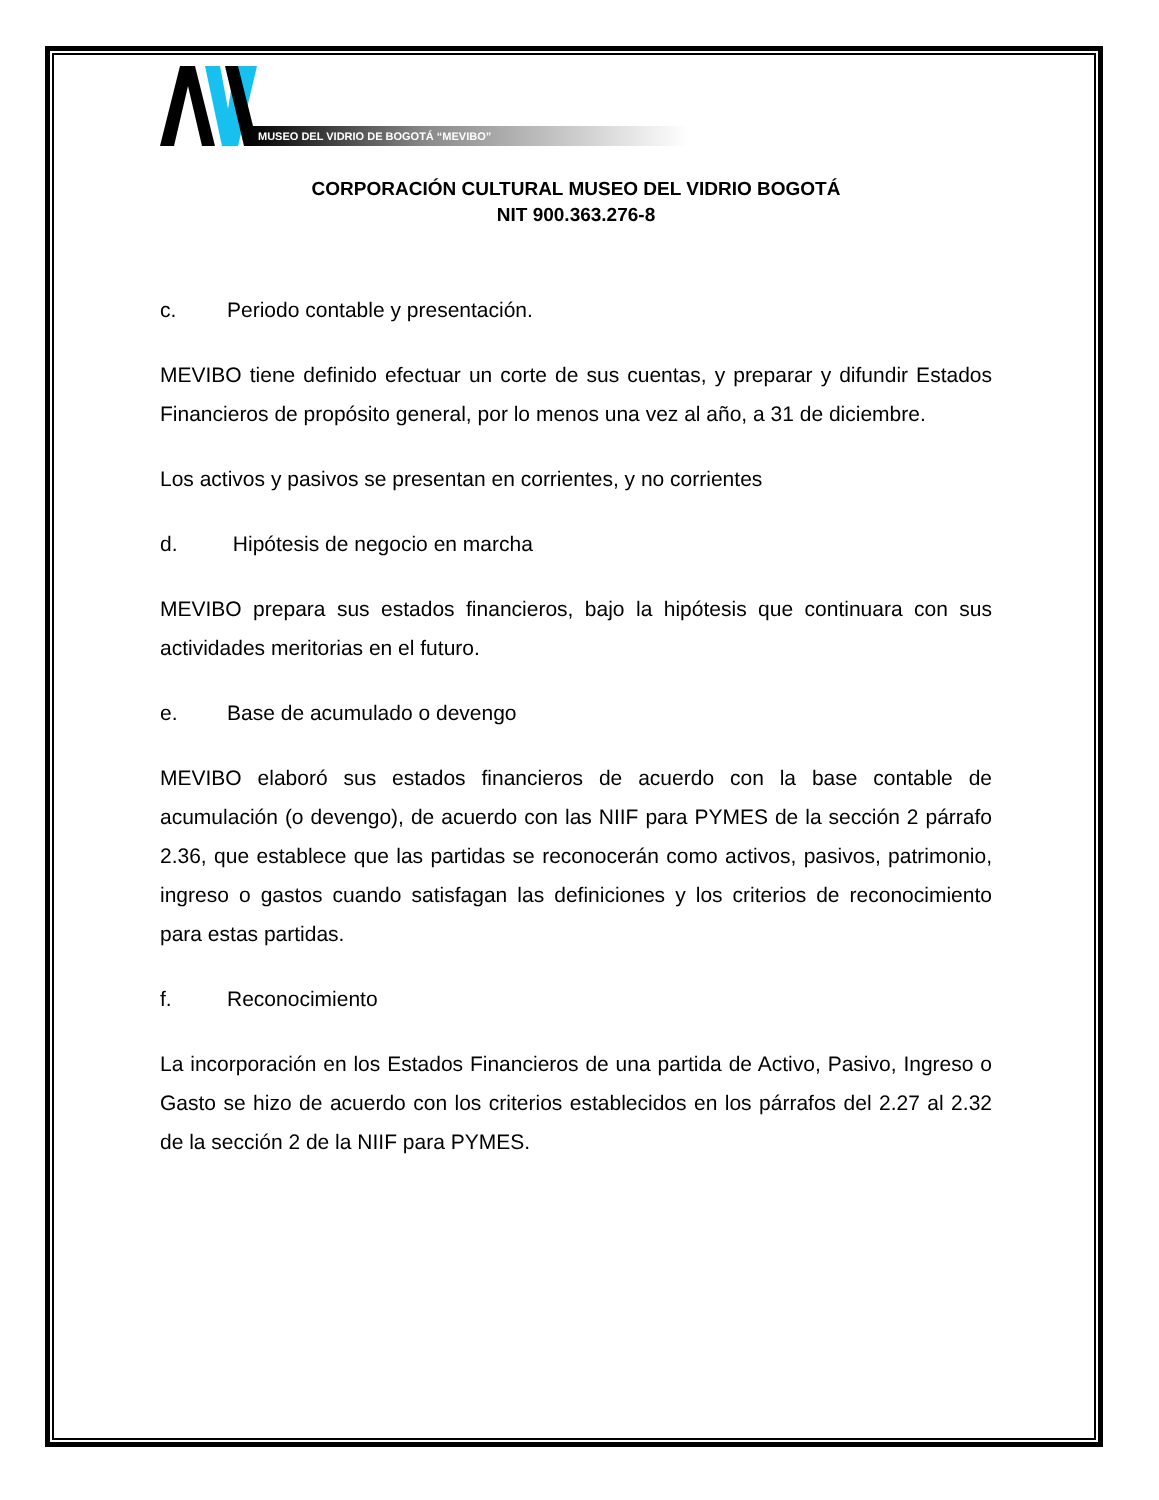MUSEO DEL VIDRIO DE BOGOTÁ “MEVIBO”
CORPORACIÓN CULTURAL MUSEO DEL VIDRIO BOGOTÁ
NIT 900.363.276-8
c. Periodo contable y presentación.
MEVIBO tiene definido efectuar un corte de sus cuentas, y preparar y difundir Estados Financieros de propósito general, por lo menos una vez al año, a 31 de diciembre.
Los activos y pasivos se presentan en corrientes, y no corrientes
d. Hipótesis de negocio en marcha
MEVIBO prepara sus estados financieros, bajo la hipótesis que continuara con sus actividades meritorias en el futuro.
e. Base de acumulado o devengo
MEVIBO elaboró sus estados financieros de acuerdo con la base contable de acumulación (o devengo), de acuerdo con las NIIF para PYMES de la sección 2 párrafo 2.36, que establece que las partidas se reconocerán como activos, pasivos, patrimonio, ingreso o gastos cuando satisfagan las definiciones y los criterios de reconocimiento para estas partidas.
f. Reconocimiento
La incorporación en los Estados Financieros de una partida de Activo, Pasivo, Ingreso o Gasto se hizo de acuerdo con los criterios establecidos en los párrafos del 2.27 al 2.32 de la sección 2 de la NIIF para PYMES.